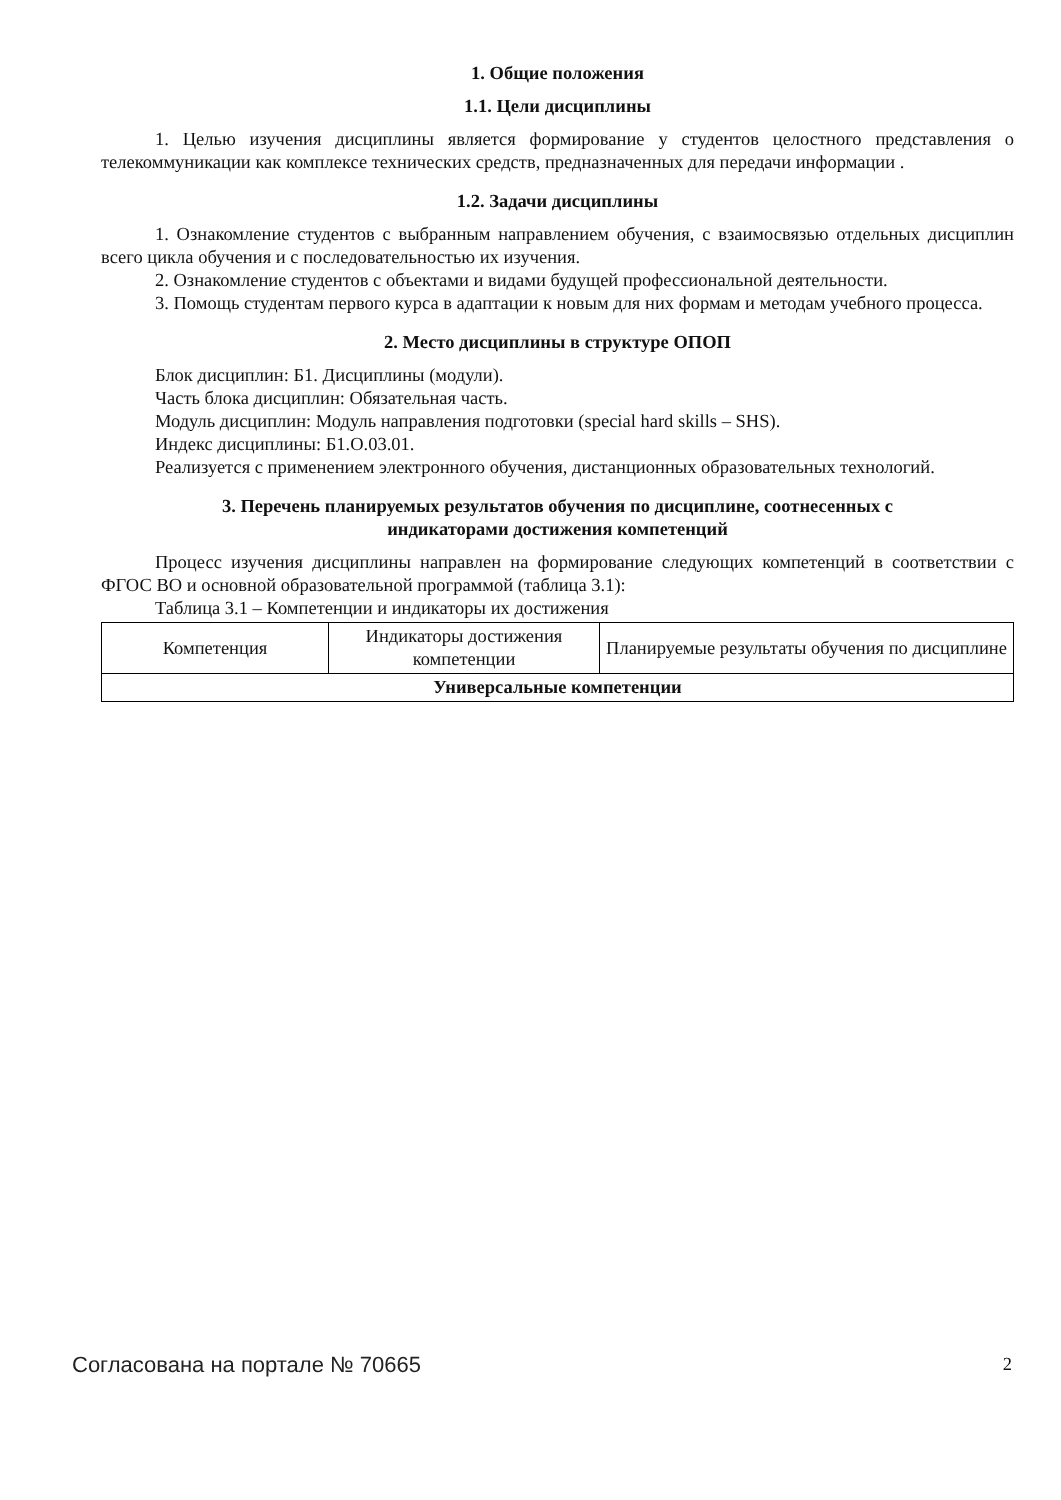1. Общие положения
1.1. Цели дисциплины
1. Целью изучения дисциплины является формирование у студентов целостного представления о телекоммуникации как комплексе технических средств, предназначенных для передачи информации .
1.2. Задачи дисциплины
1. Ознакомление студентов с выбранным направлением обучения, с взаимосвязью отдельных дисциплин всего цикла обучения и с последовательностью их изучения.
2. Ознакомление студентов с объектами и видами будущей профессиональной деятельности.
3. Помощь студентам первого курса в адаптации к новым для них формам и методам учебного процесса.
2. Место дисциплины в структуре ОПОП
Блок дисциплин: Б1. Дисциплины (модули).
Часть блока дисциплин: Обязательная часть.
Модуль дисциплин: Модуль направления подготовки (special hard skills – SHS).
Индекс дисциплины: Б1.О.03.01.
Реализуется с применением электронного обучения, дистанционных образовательных технологий.
3. Перечень планируемых результатов обучения по дисциплине, соотнесенных с
индикаторами достижения компетенций
Процесс изучения дисциплины направлен на формирование следующих компетенций в соответствии с ФГОС ВО и основной образовательной программой (таблица 3.1):
Таблица 3.1 – Компетенции и индикаторы их достижения
| Компетенция | Индикаторы достижения компетенции | Планируемые результаты обучения по дисциплине |
| Универсальные компетенции | | |
Согласована на портале № 70665 2